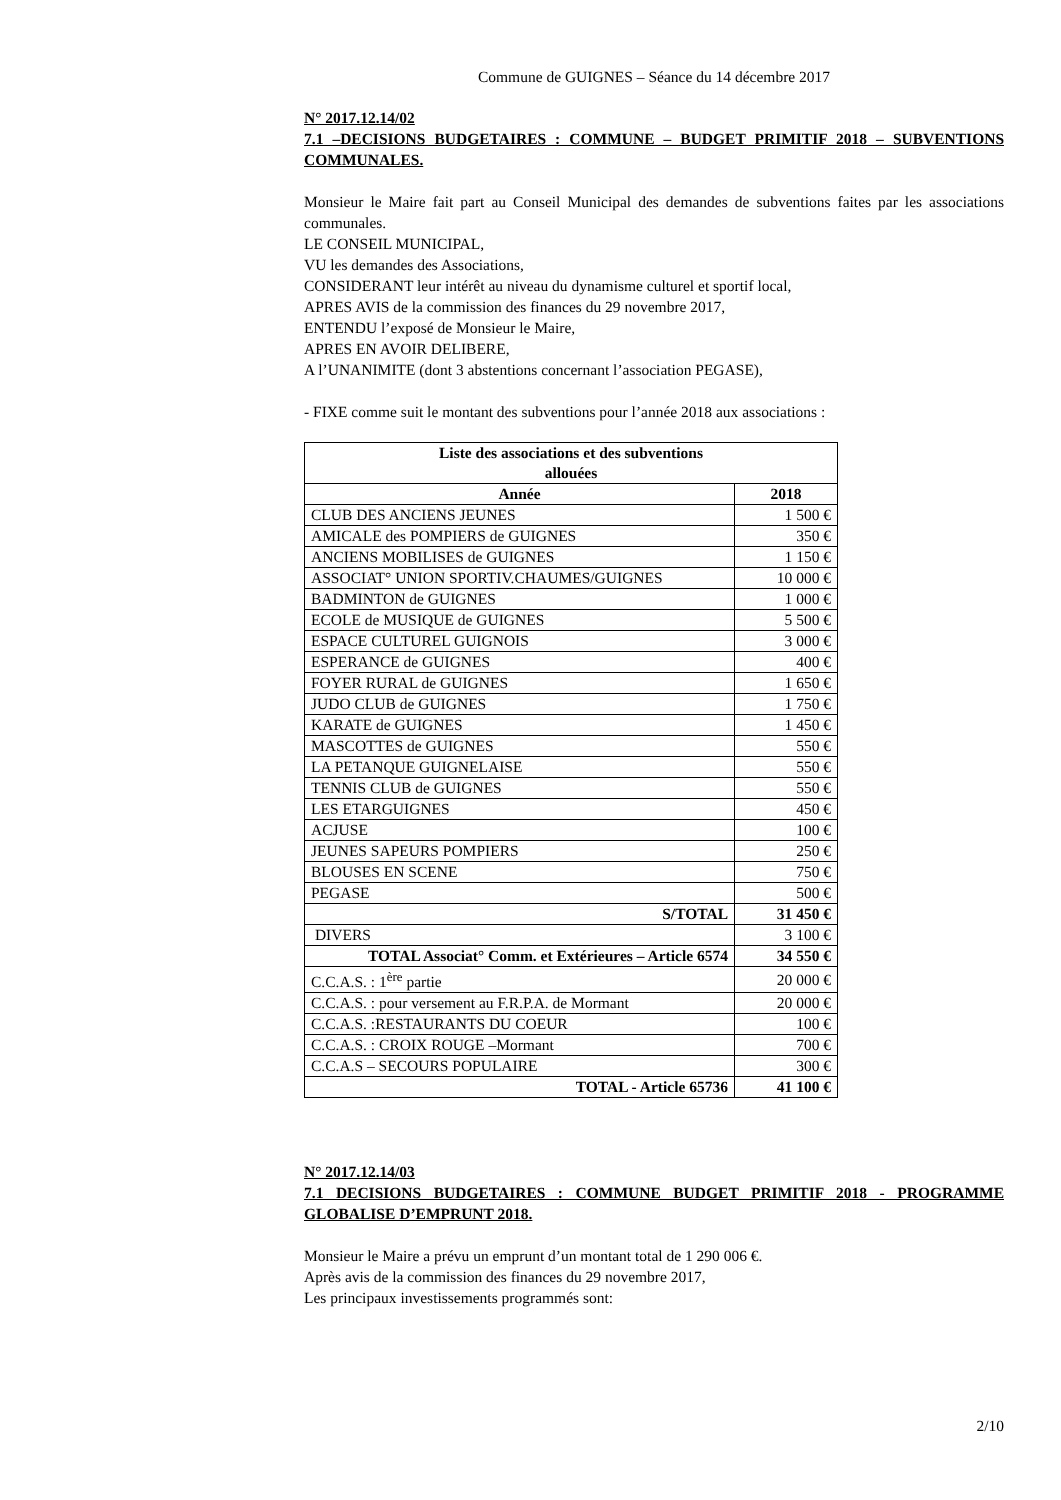Commune de GUIGNES – Séance du 14 décembre 2017
N° 2017.12.14/02
7.1 –DECISIONS BUDGETAIRES : COMMUNE – BUDGET PRIMITIF 2018 – SUBVENTIONS COMMUNALES.
Monsieur le Maire fait part au Conseil Municipal des demandes de subventions faites par les associations communales.
LE CONSEIL MUNICIPAL,
VU les demandes des Associations,
CONSIDERANT leur intérêt au niveau du dynamisme culturel et sportif local,
APRES AVIS de la commission des finances du 29 novembre 2017,
ENTENDU l’exposé de Monsieur le Maire,
APRES EN AVOIR DELIBERE,
A l’UNANIMITE (dont 3 abstentions concernant l’association PEGASE),
- FIXE comme suit le montant des subventions pour l’année 2018 aux associations :
| Liste des associations et des subventions allouées | |
| --- | --- |
| Année | 2018 |
| CLUB DES ANCIENS JEUNES | 1 500 € |
| AMICALE des POMPIERS de GUIGNES | 350 € |
| ANCIENS MOBILISES de GUIGNES | 1 150 € |
| ASSOCIAT° UNION SPORTIV.CHAUMES/GUIGNES | 10 000 € |
| BADMINTON de GUIGNES | 1 000 € |
| ECOLE de MUSIQUE de GUIGNES | 5 500 € |
| ESPACE CULTUREL GUIGNOIS | 3 000 € |
| ESPERANCE de GUIGNES | 400 € |
| FOYER RURAL de GUIGNES | 1 650 € |
| JUDO CLUB de GUIGNES | 1 750 € |
| KARATE de GUIGNES | 1 450 € |
| MASCOTTES de GUIGNES | 550 € |
| LA PETANQUE GUIGNELAISE | 550 € |
| TENNIS CLUB de GUIGNES | 550 € |
| LES ETARGUIGNES | 450 € |
| ACJUSE | 100 € |
| JEUNES SAPEURS POMPIERS | 250 € |
| BLOUSES EN SCENE | 750 € |
| PEGASE | 500 € |
| S/TOTAL | 31 450 € |
| DIVERS | 3 100 € |
| TOTAL Associat° Comm. et Extérieures – Article 6574 | 34 550 € |
| C.C.A.S. : 1<sup>ère</sup> partie | 20 000 € |
| C.C.A.S. : pour versement au F.R.P.A. de Mormant | 20 000 € |
| C.C.A.S. :RESTAURANTS DU COEUR | 100 € |
| C.C.A.S. : CROIX ROUGE –Mormant | 700 € |
| C.C.A.S – SECOURS POPULAIRE | 300 € |
| TOTAL - Article 65736 | 41 100 € |
N° 2017.12.14/03
7.1 DECISIONS BUDGETAIRES : COMMUNE BUDGET PRIMITIF 2018 - PROGRAMME GLOBALISE D’EMPRUNT 2018.
Monsieur le Maire a prévu un emprunt d’un montant total de 1 290 006 €.
Après avis de la commission des finances du 29 novembre 2017,
Les principaux investissements programmés sont:
2/10